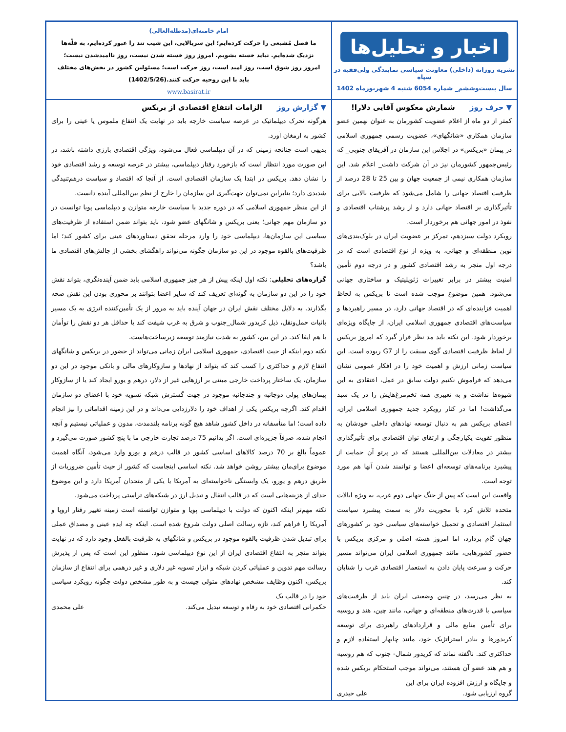اخبار و تحلیل‌ها
نشریه روزانه (داخلی) معاونت سیاسی نمایندگی ولی‌فقیه در سپاه
سال بیست‌وششم_ شماره 6054 شنبه 4 شهریورماه 1402
امام خامنه‌ای(مدظله‌العالی)
ما فصل مُشبعی را حرکت کرده‌ایم؛ این سربالایی، این شیب تند را عبور کرده‌ایم، به قلّه‌ها نزدیک شده‌ایم. نباید خسته بشویم. امروز روز خسته شدن نیست، روز ناامیدشدن نیست؛ امروز روز شوق است، روز امید است، روز حرکت است؛ مسئولین کشور در بخش‌های مختلف باید با این روحیه حرکت کنند.(1402/5/26)
www.basirat.ir
▼ حرف روزشمارش معکوس آقایی دلارا!
کمتر از دو ماه از اعلام عضویت کشورمان به عنوان نهمین عضو سازمان همکاری «شانگهای»، عضویت رسمی جمهوری اسلامی در پیمان «بریکس» در اجلاس این سازمان در آفریقای جنوبی_ که رئیس‌جمهور کشورمان نیز در آن شرکت داشت_ اعلام شد. این سازمان همکاری نیمی از جمعیت جهان و بین 25 تا 28 درصد از ظرفیت اقتصاد جهانی را شامل می‌شود که ظرفیت بالایی برای تأثیرگذاری بر اقتصاد جهانی دارد و از رشد پرشتاب اقتصادی و نفوذ در امور جهانی هم برخوردار است.
رویکرد دولت سیزدهم، تمرکز بر عضویت ایران در بلوک‌بندی‌های نوین منطقه‌ای و جهانی، به ویژه از نوع اقتصادی است که در درجه اول منجر به رشد اقتصادی کشور و در درجه دوم تأمین امنیت بیشتر در برابر تغییرات ژئوپلیتیک و ساختاری جهانی می‌شود. همین موضوع موجب شده است تا بریکس به لحاظ اهمیت فزاینده‌ای که در اقتصاد جهانی دارد، در مسیر راهبردها و سیاست‌های اقتصادی جمهوری اسلامی ایران، از جایگاه ویژه‌ای برخوردار شود. این نکته باید مد نظر قرار گیرد که امروز بریکس از لحاظ ظرفیت اقتصادی گوی سبقت را از G7 ربوده است. این سیاست زمانی ارزش و اهمیت خود را در افکار عمومی نشان می‌دهد که فراموش نکنیم دولت سابق در عمل، اعتقادی به این شیوه‌ها نداشت و به تعبیری همه تخم‌مرغ‌هایش را در یک سبد می‌گذاشت! اما در کنار رویکرد جدید جمهوری اسلامی ایران، اعضای بریکس هم به دنبال توسعه نهادهای داخلی خودشان به منظور تقویت یکپارچگی و ارتقای توان اقتصادی برای تأثیرگذاری بیشتر در معادلات بین‌المللی هستند که در پرتو آن حمایت از پیشبرد برنامه‌های توسعه‌ای اعضا و توانمند شدن آنها هم مورد توجه است.
واقعیت این است که پس از جنگ جهانی دوم غرب، به ویژه ایالات متحده تلاش کرد با محوریت دلار به سمت پیشبرد سیاست استثمار اقتصادی و تحمیل خواسته‌های سیاسی خود بر کشورهای جهان گام بردارد، اما امروز هسته اصلی و مرکزی بریکس با حضور کشورهایی، مانند جمهوری اسلامی ایران می‌تواند مسیر حرکت و سرعت پایان دادن به استعمار اقتصادی غرب را شتابان کند.
به نظر می‌رسد، در چنین وضعیتی ایران باید از ظرفیت‌های سیاسی با قدرت‌های منطقه‌ای و جهانی، مانند چین، هند و روسیه برای تأمین منابع مالی و قراردادهای راهبردی برای توسعه کریدورها و بنادر استراتژیک خود، مانند چابهار استفاده لازم و حداکثری کند. ناگفته نماند که کریدور شمال- جنوب که هم روسیه و هم هند عضو آن هستند، می‌تواند موجب استحکام بریکس شده و جایگاه و ارزش افزوده ایران برای این
گروه ارزیابی شود. علی حیدری
▼ گزارش روزالزامات انتفاع اقتصادی از بریکس
هرگونه تحرک دیپلماتیک در عرصه سیاست خارجه باید در نهایت یک انتفاع ملموس یا عینی را برای کشور به ارمغان آورد.
بدیهی است چنانچه زمینی که در آن دیپلماسی فعال می‌شود، ویژگی اقتصادی بارزی داشته باشد، در این صورت مورد انتظار است که بازخورد رفتار دیپلماسی، بیشتر در عرصه توسعه و رشد اقتصادی خود را نشان دهد. بریکس در ابتدا یک سازمان اقتصادی است. از آنجا که اقتصاد و سیاست درهم‌تنیدگی شدیدی دارد؛ بنابراین نمی‌توان جهت‌گیری این سازمان را خارج از نظم بین‌المللی آینده دانست.
از این منظر جمهوری اسلامی که در دوره جدید با سیاست خارجه متوازن و دیپلماسی پویا توانست در دو سازمان مهم جهانی؛ یعنی بریکس و شانگهای عضو شود، باید بتواند ضمن استفاده از ظرفیت‌های سیاسی این سازمان‌ها، دیپلماسی خود را وارد مرحله تحقق دستاوردهای عینی برای کشور کند؛ اما ظرفیت‌های بالقوه موجود در این دو سازمان چگونه می‌تواند راهگشای بخشی از چالش‌های اقتصادی ما باشد؟
گزاره‌های تحلیلی: نکته اول اینکه پیش از هر چیز جمهوری اسلامی باید ضمن آینده‌نگری، بتواند نقش خود را در این دو سازمان به گونه‌ای تعریف کند که سایر اعضا بتوانند بر محوری بودن این نقش صحه بگذارند. به دلایل مختلف نقش ایران در جهان آینده باید به مرور از یک تأمین‌کننده انرژی به یک مسیر باثبات حمل‌ونقل، ذیل کریدور شمال_جنوب و شرق به غرب شیفت کند یا حداقل هر دو نقش را توأمان با هم ایفا کند. در این بین، کشور به شدت نیازمند توسعه زیرساخت‌هاست.
نکته دوم اینکه از حیث اقتصادی، جمهوری اسلامی ایران زمانی می‌تواند از حضور در بریکس و شانگهای انتفاع لازم و حداکثری را کسب کند که بتواند از نهادها و سازوکارهای مالی و بانکی موجود در این دو سازمان، یک ساختار پرداخت خارجی مبتنی بر ارزهایی غیر از دلار، درهم و یورو ایجاد کند یا از سازوکار پیمان‌های پولی دوجانبه و چندجانبه موجود در جهت گسترش شبکه تسویه خود با اعضای دو سازمان اقدام کند. اگرچه بریکس یکی از اهداف خود را دلارزدایی می‌داند و در این زمینه اقداماتی را نیز انجام داده است؛ اما متأسفانه در داخل کشور شاهد هیچ گونه برنامه بلندمدت، مدون و عملیاتی نیستیم و آنچه انجام شده، صرفاً جزیره‌ای است. اگر بدانیم 75 درصد تجارت خارجی ما با پنج کشور صورت می‌گیرد و عموماً بالغ بر 70 درصد کالاهای اساسی کشور در قالب درهم و یورو وارد می‌شود، آنگاه اهمیت موضوع برای‌مان بیشتر روشن خواهد شد. نکته اساسی اینجاست که کشور از حیث تأمین ضروریات از طریق درهم و یورو، یک وابستگی ناخواسته‌ای به آمریکا یا یکی از متحدان آمریکا دارد و این موضوع جدای از هزینه‌هایی است که در قالب انتقال و تبدیل ارز در شبکه‌های تراستی پرداخت می‌شود.
نکته مهم‌تر اینکه اکنون که دولت با دیپلماسی پویا و متوازن توانسته است زمینه تغییر رفتار اروپا و آمریکا را فراهم کند، تازه رسالت اصلی دولت شروع شده است. اینکه چه ایده عینی و مصداق عملی برای تبدیل شدن ظرفیت بالقوه موجود در بریکس و شانگهای به ظرفیت بالفعل وجود دارد که در نهایت بتواند منجر به انتفاع اقتصادی ایران از این نوع دیپلماسی شود. منظور این است که پس از پذیرش رسالت مهم تدوین و عملیاتی کردن شبکه و ابزار تسویه غیر دلاری و غیر درهمی برای انتفاع از سازمان بریکس، اکنون وظایف مشخص نهادهای متولی چیست و به طور مشخص دولت چگونه رویکرد سیاسی خود را در قالب یک
حکمرانی اقتصادی خود به رفاه و توسعه تبدیل می‌کند. علی محمدی